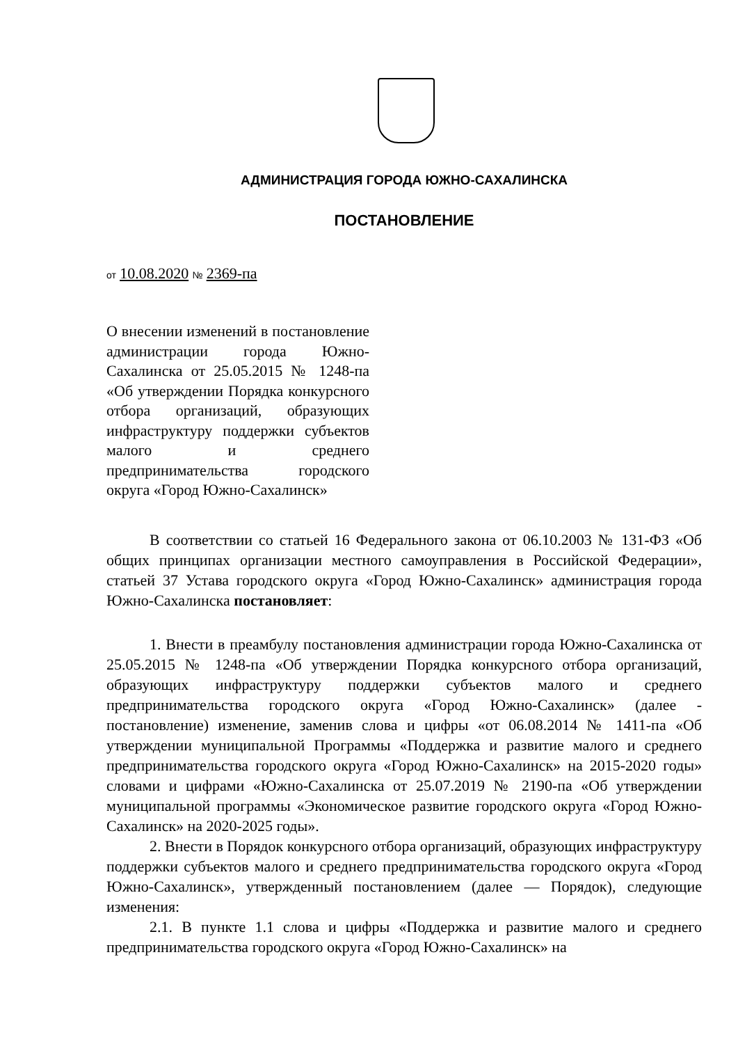АДМИНИСТРАЦИЯ ГОРОДА ЮЖНО-САХАЛИНСКА
ПОСТАНОВЛЕНИЕ
от 10.08.2020 № 2369-па
О внесении изменений в постановление администрации города Южно-Сахалинска от 25.05.2015 № 1248-па «Об утверждении Порядка конкурсного отбора организаций, образующих инфраструктуру поддержки субъектов малого и среднего предпринимательства городского округа «Город Южно-Сахалинск»
В соответствии со статьей 16 Федерального закона от 06.10.2003 № 131-ФЗ «Об общих принципах организации местного самоуправления в Российской Федерации», статьей 37 Устава городского округа «Город Южно-Сахалинск» администрация города Южно-Сахалинска постановляет:
1. Внести в преамбулу постановления администрации города Южно-Сахалинска от 25.05.2015 № 1248-па «Об утверждении Порядка конкурсного отбора организаций, образующих инфраструктуру поддержки субъектов малого и среднего предпринимательства городского округа «Город Южно-Сахалинск» (далее - постановление) изменение, заменив слова и цифры «от 06.08.2014 № 1411-па «Об утверждении муниципальной Программы «Поддержка и развитие малого и среднего предпринимательства городского округа «Город Южно-Сахалинск» на 2015-2020 годы» словами и цифрами «Южно-Сахалинска от 25.07.2019 № 2190-па «Об утверждении муниципальной программы «Экономическое развитие городского округа «Город Южно-Сахалинск» на 2020-2025 годы».
2. Внести в Порядок конкурсного отбора организаций, образующих инфраструктуру поддержки субъектов малого и среднего предпринимательства городского округа «Город Южно-Сахалинск», утвержденный постановлением (далее — Порядок), следующие изменения:
2.1. В пункте 1.1 слова и цифры «Поддержка и развитие малого и среднего предпринимательства городского округа «Город Южно-Сахалинск» на